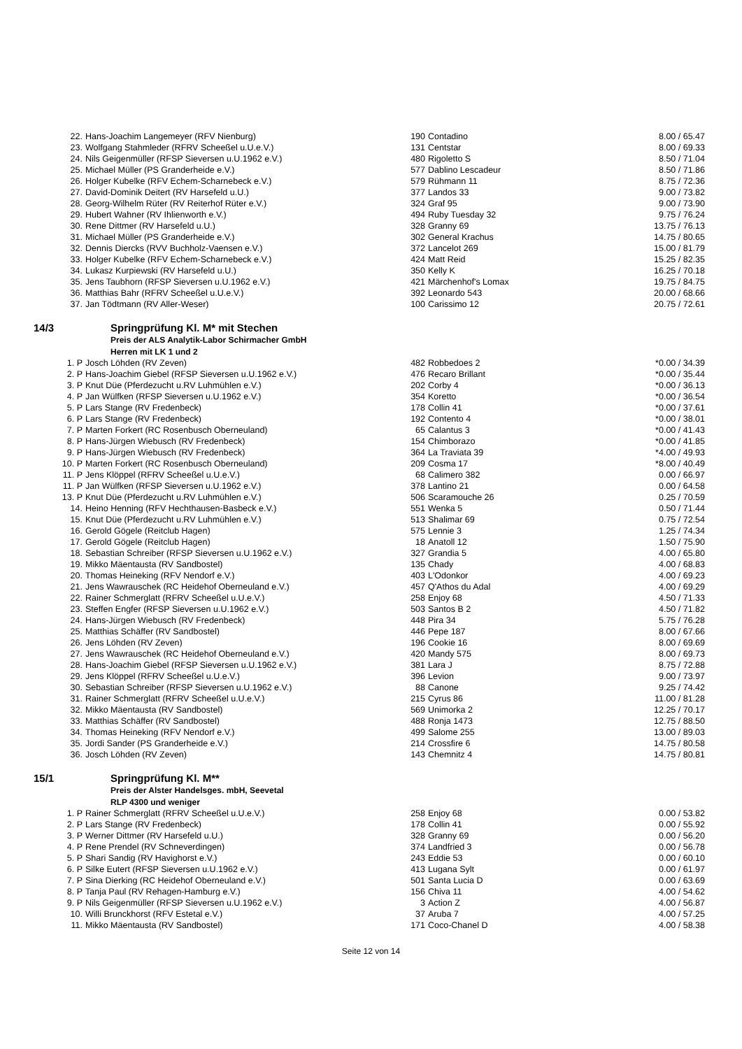| 22. | Hans-Joachim Langemeyer (RFV Nienburg) | 190 | Contadino | 8.00 / 65.47 |
| 23. | Wolfgang Stahmleder (RFRV Scheeßel u.U.e.V.) | 131 | Centstar | 8.00 / 69.33 |
| 24. | Nils Geigenmüller (RFSP Sieversen u.U.1962 e.V.) | 480 | Rigoletto S | 8.50 / 71.04 |
| 25. | Michael Müller (PS Granderheide e.V.) | 577 | Dablino Lescadeur | 8.50 / 71.86 |
| 26. | Holger Kubelke (RFV Echem-Scharnebeck e.V.) | 579 | Rühmann 11 | 8.75 / 72.36 |
| 27. | David-Dominik Deitert (RV Harsefeld u.U.) | 377 | Landos 33 | 9.00 / 73.82 |
| 28. | Georg-Wilhelm Rüter (RV Reiterhof Rüter e.V.) | 324 | Graf 95 | 9.00 / 73.90 |
| 29. | Hubert Wahner (RV Ihlienworth e.V.) | 494 | Ruby Tuesday 32 | 9.75 / 76.24 |
| 30. | Rene Dittmer (RV Harsefeld u.U.) | 328 | Granny 69 | 13.75 / 76.13 |
| 31. | Michael Müller (PS Granderheide e.V.) | 302 | General Krachus | 14.75 / 80.65 |
| 32. | Dennis Diercks (RVV Buchholz-Vaensen e.V.) | 372 | Lancelot 269 | 15.00 / 81.79 |
| 33. | Holger Kubelke (RFV Echem-Scharnebeck e.V.) | 424 | Matt Reid | 15.25 / 82.35 |
| 34. | Lukasz Kurpiewski (RV Harsefeld u.U.) | 350 | Kelly K | 16.25 / 70.18 |
| 35. | Jens Taubhorn (RFSP Sieversen u.U.1962 e.V.) | 421 | Märchenhof's Lomax | 19.75 / 84.75 |
| 36. | Matthias Bahr (RFRV Scheeßel u.U.e.V.) | 392 | Leonardo 543 | 20.00 / 68.66 |
| 37. | Jan Tödtmann (RV Aller-Weser) | 100 | Carissimo 12 | 20.75 / 72.61 |
| 14/3 | Springprüfung Kl. M* mit Stechen Preis der ALS Analytik-Labor Schirmacher GmbH Herren mit LK 1 und 2 |
| 1. P | Josch Löhden (RV Zeven) | 482 | Robbedoes 2 | *0.00 / 34.39 |
| 2. P | Hans-Joachim Giebel (RFSP Sieversen u.U.1962 e.V.) | 476 | Recaro Brillant | *0.00 / 35.44 |
| 3. P | Knut Düe (Pferdezucht u.RV Luhmühlen e.V.) | 202 | Corby 4 | *0.00 / 36.13 |
| 4. P | Jan Wülfken (RFSP Sieversen u.U.1962 e.V.) | 354 | Koretto | *0.00 / 36.54 |
| 5. P | Lars Stange (RV Fredenbeck) | 178 | Collin 41 | *0.00 / 37.61 |
| 6. P | Lars Stange (RV Fredenbeck) | 192 | Contento 4 | *0.00 / 38.01 |
| 7. P | Marten Forkert (RC Rosenbusch Oberneuland) | 65 | Calantus 3 | *0.00 / 41.43 |
| 8. P | Hans-Jürgen Wiebusch (RV Fredenbeck) | 154 | Chimborazo | *0.00 / 41.85 |
| 9. P | Hans-Jürgen Wiebusch (RV Fredenbeck) | 364 | La Traviata 39 | *4.00 / 49.93 |
| 10. P | Marten Forkert (RC Rosenbusch Oberneuland) | 209 | Cosma 17 | *8.00 / 40.49 |
| 11. P | Jens Klöppel (RFRV Scheeßel u.U.e.V.) | 68 | Calimero 382 | 0.00 / 66.97 |
| 11. P | Jan Wülfken (RFSP Sieversen u.U.1962 e.V.) | 378 | Lantino 21 | 0.00 / 64.58 |
| 13. P | Knut Düe (Pferdezucht u.RV Luhmühlen e.V.) | 506 | Scaramouche 26 | 0.25 / 70.59 |
| 14. | Heino Henning (RFV Hechthausen-Basbeck e.V.) | 551 | Wenka 5 | 0.50 / 71.44 |
| 15. | Knut Düe (Pferdezucht u.RV Luhmühlen e.V.) | 513 | Shalimar 69 | 0.75 / 72.54 |
| 16. | Gerold Gögele (Reitclub Hagen) | 575 | Lennie 3 | 1.25 / 74.34 |
| 17. | Gerold Gögele (Reitclub Hagen) | 18 | Anatoll 12 | 1.50 / 75.90 |
| 18. | Sebastian Schreiber (RFSP Sieversen u.U.1962 e.V.) | 327 | Grandia 5 | 4.00 / 65.80 |
| 19. | Mikko Mäentausta (RV Sandbostel) | 135 | Chady | 4.00 / 68.83 |
| 20. | Thomas Heineking (RFV Nendorf e.V.) | 403 | L'Odonkor | 4.00 / 69.23 |
| 21. | Jens Wawrauschek (RC Heidehof Oberneuland e.V.) | 457 | Q'Athos du Adal | 4.00 / 69.29 |
| 22. | Rainer Schmerglatt (RFRV Scheeßel u.U.e.V.) | 258 | Enjoy 68 | 4.50 / 71.33 |
| 23. | Steffen Engfer (RFSP Sieversen u.U.1962 e.V.) | 503 | Santos B 2 | 4.50 / 71.82 |
| 24. | Hans-Jürgen Wiebusch (RV Fredenbeck) | 448 | Pira 34 | 5.75 / 76.28 |
| 25. | Matthias Schäffer (RV Sandbostel) | 446 | Pepe 187 | 8.00 / 67.66 |
| 26. | Jens Löhden (RV Zeven) | 196 | Cookie 16 | 8.00 / 69.69 |
| 27. | Jens Wawrauschek (RC Heidehof Oberneuland e.V.) | 420 | Mandy 575 | 8.00 / 69.73 |
| 28. | Hans-Joachim Giebel (RFSP Sieversen u.U.1962 e.V.) | 381 | Lara J | 8.75 / 72.88 |
| 29. | Jens Klöppel (RFRV Scheeßel u.U.e.V.) | 396 | Levion | 9.00 / 73.97 |
| 30. | Sebastian Schreiber (RFSP Sieversen u.U.1962 e.V.) | 88 | Canone | 9.25 / 74.42 |
| 31. | Rainer Schmerglatt (RFRV Scheeßel u.U.e.V.) | 215 | Cyrus 86 | 11.00 / 81.28 |
| 32. | Mikko Mäentausta (RV Sandbostel) | 569 | Unimorka 2 | 12.25 / 70.17 |
| 33. | Matthias Schäffer (RV Sandbostel) | 488 | Ronja 1473 | 12.75 / 88.50 |
| 34. | Thomas Heineking (RFV Nendorf e.V.) | 499 | Salome 255 | 13.00 / 89.03 |
| 35. | Jordi Sander (PS Granderheide e.V.) | 214 | Crossfire 6 | 14.75 / 80.58 |
| 36. | Josch Löhden (RV Zeven) | 143 | Chemnitz 4 | 14.75 / 80.81 |
| 15/1 | Springprüfung Kl. M** Preis der Alster Handelsges. mbH, Seevetal RLP 4300 und weniger |
| 1. P | Rainer Schmerglatt (RFRV Scheeßel u.U.e.V.) | 258 | Enjoy 68 | 0.00 / 53.82 |
| 2. P | Lars Stange (RV Fredenbeck) | 178 | Collin 41 | 0.00 / 55.92 |
| 3. P | Werner Dittmer (RV Harsefeld u.U.) | 328 | Granny 69 | 0.00 / 56.20 |
| 4. P | Rene Prendel (RV Schneverdingen) | 374 | Landfried 3 | 0.00 / 56.78 |
| 5. P | Shari Sandig (RV Havighorst e.V.) | 243 | Eddie 53 | 0.00 / 60.10 |
| 6. P | Silke Eutert (RFSP Sieversen u.U.1962 e.V.) | 413 | Lugana Sylt | 0.00 / 61.97 |
| 7. P | Sina Dierking (RC Heidehof Oberneuland e.V.) | 501 | Santa Lucia D | 0.00 / 63.69 |
| 8. P | Tanja Paul (RV Rehagen-Hamburg e.V.) | 156 | Chiva 11 | 4.00 / 54.62 |
| 9. P | Nils Geigenmüller (RFSP Sieversen u.U.1962 e.V.) | 3 | Action Z | 4.00 / 56.87 |
| 10. | Willi Brunckhorst (RFV Estetal e.V.) | 37 | Aruba 7 | 4.00 / 57.25 |
| 11. | Mikko Mäentausta (RV Sandbostel) | 171 | Coco-Chanel D | 4.00 / 58.38 |
Seite 12 von 14